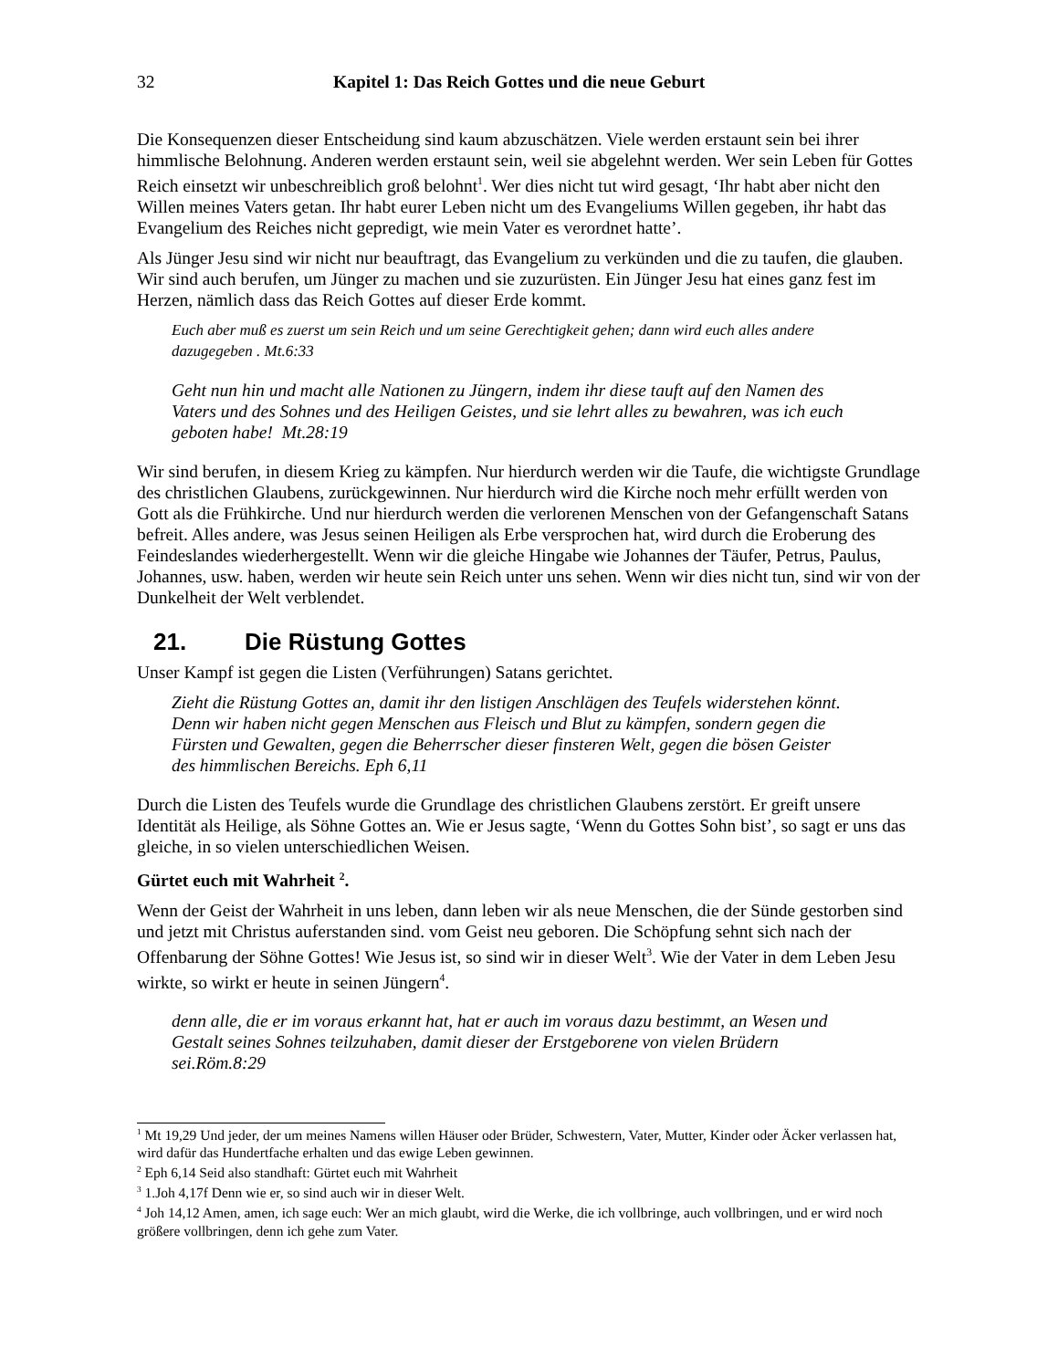32 Kapitel 1: Das Reich Gottes und die neue Geburt
Die Konsequenzen dieser Entscheidung sind kaum abzuschätzen. Viele werden erstaunt sein bei ihrer himmlische Belohnung. Anderen werden erstaunt sein, weil sie abgelehnt werden. Wer sein Leben für Gottes Reich einsetzt wir unbeschreiblich groß belohnt<sup>1</sup>. Wer dies nicht tut wird gesagt, ‘Ihr habt aber nicht den Willen meines Vaters getan. Ihr habt eurer Leben nicht um des Evangeliums Willen gegeben, ihr habt das Evangelium des Reiches nicht gepredigt, wie mein Vater es verordnet hatte’.
Als Jünger Jesu sind wir nicht nur beauftragt, das Evangelium zu verkünden und die zu taufen, die glauben. Wir sind auch berufen, um Jünger zu machen und sie zuzurüsten. Ein Jünger Jesu hat eines ganz fest im Herzen, nämlich dass das Reich Gottes auf dieser Erde kommt.
Euch aber muß es zuerst um sein Reich und um seine Gerechtigkeit gehen; dann wird euch alles andere dazugegeben . Mt.6:33
Geht nun hin und macht alle Nationen zu Jüngern, indem ihr diese tauft auf den Namen des Vaters und des Sohnes und des Heiligen Geistes, und sie lehrt alles zu bewahren, was ich euch geboten habe! Mt.28:19
Wir sind berufen, in diesem Krieg zu kämpfen. Nur hierdurch werden wir die Taufe, die wichtigste Grundlage des christlichen Glaubens, zurückgewinnen. Nur hierdurch wird die Kirche noch mehr erfüllt werden von Gott als die Frühkirche. Und nur hierdurch werden die verlorenen Menschen von der Gefangenschaft Satans befreit. Alles andere, was Jesus seinen Heiligen als Erbe versprochen hat, wird durch die Eroberung des Feindeslandes wiederhergestellt. Wenn wir die gleiche Hingabe wie Johannes der Täufer, Petrus, Paulus, Johannes, usw. haben, werden wir heute sein Reich unter uns sehen. Wenn wir dies nicht tun, sind wir von der Dunkelheit der Welt verblendet.
21. Die Rüstung Gottes
Unser Kampf ist gegen die Listen (Verführungen) Satans gerichtet.
Zieht die Rüstung Gottes an, damit ihr den listigen Anschlägen des Teufels widerstehen könnt. Denn wir haben nicht gegen Menschen aus Fleisch und Blut zu kämpfen, sondern gegen die Fürsten und Gewalten, gegen die Beherrscher dieser finsteren Welt, gegen die bösen Geister des himmlischen Bereichs. Eph 6,11
Durch die Listen des Teufels wurde die Grundlage des christlichen Glaubens zerstört. Er greift unsere Identität als Heilige, als Söhne Gottes an. Wie er Jesus sagte, ‘Wenn du Gottes Sohn bist’, so sagt er uns das gleiche, in so vielen unterschiedlichen Weisen.
Gürtet euch mit Wahrheit <sup>2</sup>.
Wenn der Geist der Wahrheit in uns leben, dann leben wir als neue Menschen, die der Sünde gestorben sind und jetzt mit Christus auferstanden sind. vom Geist neu geboren. Die Schöpfung sehnt sich nach der Offenbarung der Söhne Gottes! Wie Jesus ist, so sind wir in dieser Welt<sup>3</sup>. Wie der Vater in dem Leben Jesu wirkte, so wirkt er heute in seinen Jüngern<sup>4</sup>.
denn alle, die er im voraus erkannt hat, hat er auch im voraus dazu bestimmt, an Wesen und Gestalt seines Sohnes teilzuhaben, damit dieser der Erstgeborene von vielen Brüdern sei.Röm.8:29
<sup>1</sup> Mt 19,29 Und jeder, der um meines Namens willen Häuser oder Brüder, Schwestern, Vater, Mutter, Kinder oder Äcker verlassen hat, wird dafür das Hundertfache erhalten und das ewige Leben gewinnen.
<sup>2</sup> Eph 6,14 Seid also standhaft: Gürtet euch mit Wahrheit
<sup>3</sup> 1.Joh 4,17f Denn wie er, so sind auch wir in dieser Welt.
<sup>4</sup> Joh 14,12 Amen, amen, ich sage euch: Wer an mich glaubt, wird die Werke, die ich vollbringe, auch vollbringen, und er wird noch größere vollbringen, denn ich gehe zum Vater.